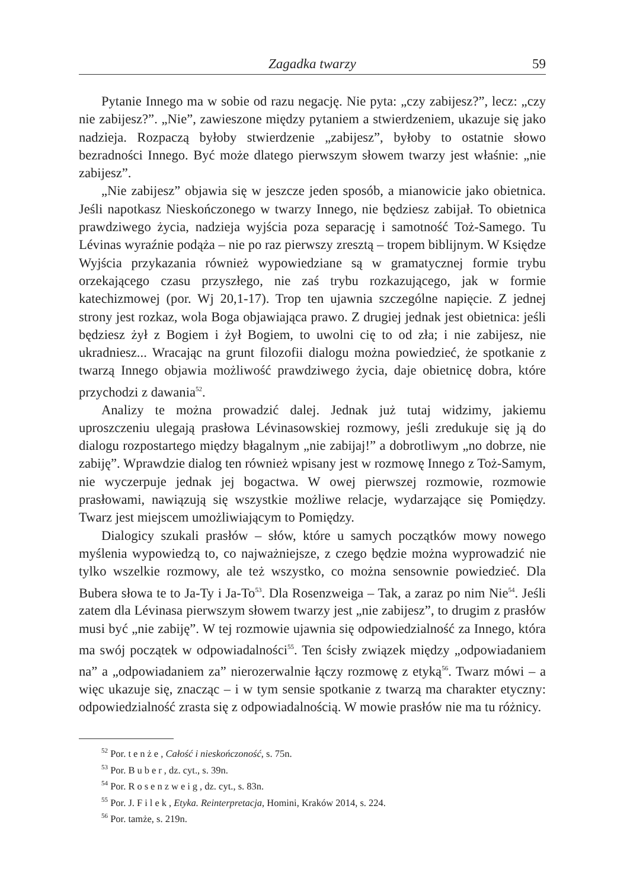Zagadka twarzy 59
Pytanie Innego ma w sobie od razu negację. Nie pyta: „czy zabijesz?”, lecz: „czy nie zabijesz?”. „Nie”, zawieszone między pytaniem a stwierdzeniem, ukazuje się jako nadzieja. Rozpaczą byłoby stwierdzenie „zabijesz”, byłoby to ostatnie słowo bezradności Innego. Być może dlatego pierwszym słowem twarzy jest właśnie: „nie zabijesz”.
„Nie zabijesz” objawia się w jeszcze jeden sposób, a mianowicie jako obietnica. Jeśli napotkasz Nieskończonego w twarzy Innego, nie będziesz zabijał. To obietnica prawdziwego życia, nadzieja wyjścia poza separację i samotność Toż-Samego. Tu Lévinas wyraźnie podąża – nie po raz pierwszy zresztą – tropem biblijnym. W Księdze Wyjścia przykazania również wypowiedziane są w gramatycznej formie trybu orzekającego czasu przyszłego, nie zaś trybu rozkazującego, jak w formie katechizmowej (por. Wj 20,1-17). Trop ten ujawnia szczególne napięcie. Z jednej strony jest rozkaz, wola Boga objawiająca prawo. Z drugiej jednak jest obietnica: jeśli będziesz żył z Bogiem i żył Bogiem, to uwolni cię to od zła; i nie zabijesz, nie ukradniesz... Wracając na grunt filozofii dialogu można powiedzieć, że spotkanie z twarzą Innego objawia możliwość prawdziwego życia, daje obietnicę dobra, które przychodzi z dawania<sup>52</sup>.
Analizy te można prowadzić dalej. Jednak już tutaj widzimy, jakiemu uproszczeniu ulegają prasłowa Lévinasowskiej rozmowy, jeśli zredukuje się ją do dialogu rozpostartego między błagalnym „nie zabijaj!” a dobrotliwym „no dobrze, nie zabiję”. Wprawdzie dialog ten również wpisany jest w rozmowę Innego z Toż-Samym, nie wyczerpuje jednak jej bogactwa. W owej pierwszej rozmowie, rozmowie prasłowami, nawiązują się wszystkie możliwe relacje, wydarzające się Pomiędzy. Twarz jest miejscem umożliwiającym to Pomiędzy.
Dialogicy szukali prasłów – słów, które u samych początków mowy nowego myślenia wypowiedzą to, co najważniejsze, z czego będzie można wyprowadzić nie tylko wszelkie rozmowy, ale też wszystko, co można sensownie powiedzieć. Dla Bubera słowa te to Ja-Ty i Ja-To<sup>53</sup>. Dla Rosenzweiga – Tak, a zaraz po nim Nie<sup>54</sup>. Jeśli zatem dla Lévinasa pierwszym słowem twarzy jest „nie zabijesz”, to drugim z prasłów musi być „nie zabiję”. W tej rozmowie ujawnia się odpowiedzialność za Innego, która ma swój początek w odpowiadalności<sup>55</sup>. Ten ścisły związek między „odpowiadaniem na” a „odpowiadaniem za” nierozerwalnie łączy rozmowę z etyką<sup>56</sup>. Twarz mówi – a więc ukazuje się, znacząc – i w tym sensie spotkanie z twarzą ma charakter etyczny: odpowiedzialność zrasta się z odpowiadalnością. W mowie prasłów nie ma tu różnicy.
<sup>52</sup> Por. tenże, Całość i nieskończoność, s. 75n.
<sup>53</sup> Por. Buber, dz. cyt., s. 39n.
<sup>54</sup> Por. Rosenzweig, dz. cyt., s. 83n.
<sup>55</sup> Por. J. Filek, Etyka. Reinterpretacja, Homini, Kraków 2014, s. 224.
<sup>56</sup> Por. tamże, s. 219n.